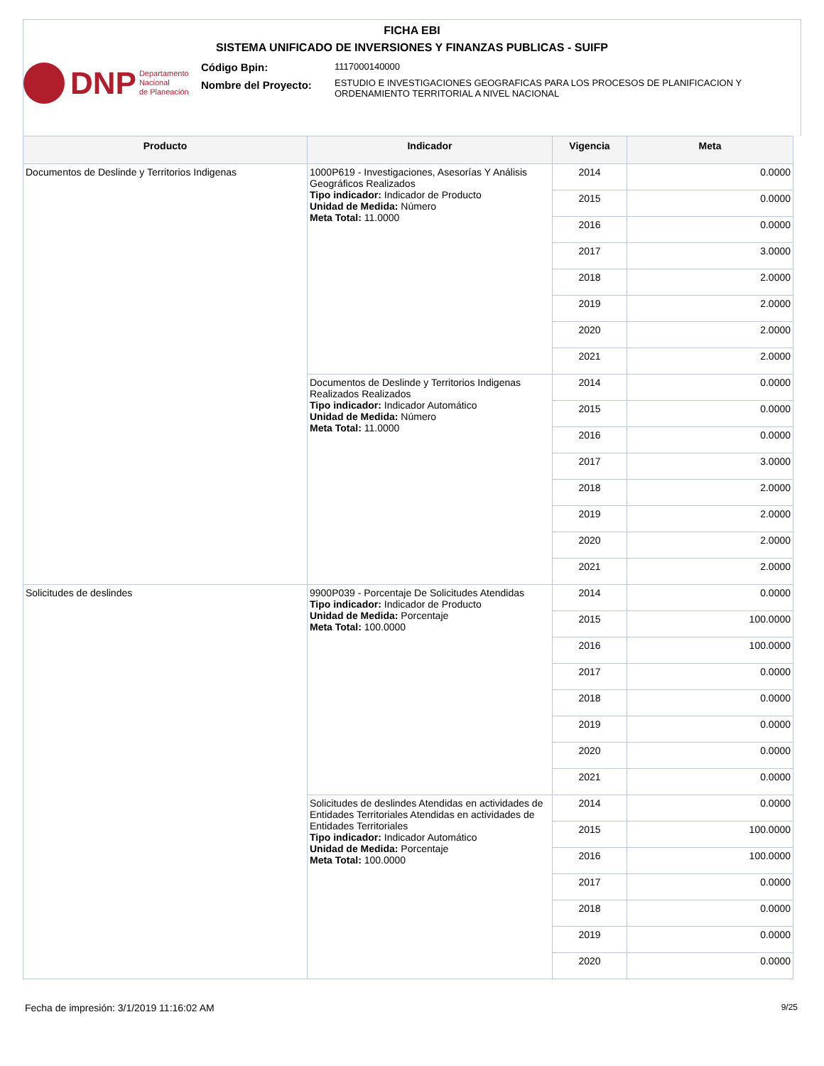FICHA EBI
SISTEMA UNIFICADO DE INVERSIONES Y FINANZAS PUBLICAS - SUIFP
DNP
Departamento
Nacional
de Planeación
Código Bpin:
Nombre del Proyecto:
1117000140000
ESTUDIO E INVESTIGACIONES GEOGRAFICAS PARA LOS PROCESOS DE PLANIFICACION Y ORDENAMIENTO TERRITORIAL A NIVEL NACIONAL
| Producto | Indicador | Vigencia | Meta |
| --- | --- | --- | --- |
| Documentos de Deslinde y Territorios Indigenas | 1000P619 - Investigaciones, Asesorías Y Análisis Geográficos Realizados Tipo indicador: Indicador de Producto Unidad de Medida: Número Meta Total: 11.0000 | 2014 | 0.0000 |
| | | 2015 | 0.0000 |
| | | 2016 | 0.0000 |
| | | 2017 | 3.0000 |
| | | 2018 | 2.0000 |
| | | 2019 | 2.0000 |
| | | 2020 | 2.0000 |
| | | 2021 | 2.0000 |
| | Documentos de Deslinde y Territorios Indigenas Realizados Realizados Tipo indicador: Indicador Automático Unidad de Medida: Número Meta Total: 11.0000 | 2014 | 0.0000 |
| | | 2015 | 0.0000 |
| | | 2016 | 0.0000 |
| | | 2017 | 3.0000 |
| | | 2018 | 2.0000 |
| | | 2019 | 2.0000 |
| | | 2020 | 2.0000 |
| | | 2021 | 2.0000 |
| Solicitudes de deslindes | 9900P039 - Porcentaje De Solicitudes Atendidas Tipo indicador: Indicador de Producto Unidad de Medida: Porcentaje Meta Total: 100.0000 | 2014 | 0.0000 |
| | | 2015 | 100.0000 |
| | | 2016 | 100.0000 |
| | | 2017 | 0.0000 |
| | | 2018 | 0.0000 |
| | | 2019 | 0.0000 |
| | | 2020 | 0.0000 |
| | | 2021 | 0.0000 |
| | Solicitudes de deslindes Atendidas en actividades de Entidades Territoriales Atendidas en actividades de Entidades Territoriales Tipo indicador: Indicador Automático Unidad de Medida: Porcentaje Meta Total: 100.0000 | 2014 | 0.0000 |
| | | 2015 | 100.0000 |
| | | 2016 | 100.0000 |
| | | 2017 | 0.0000 |
| | | 2018 | 0.0000 |
| | | 2019 | 0.0000 |
| | | 2020 | 0.0000 |
Fecha de impresión: 3/1/2019 11:16:02 AM
9/25